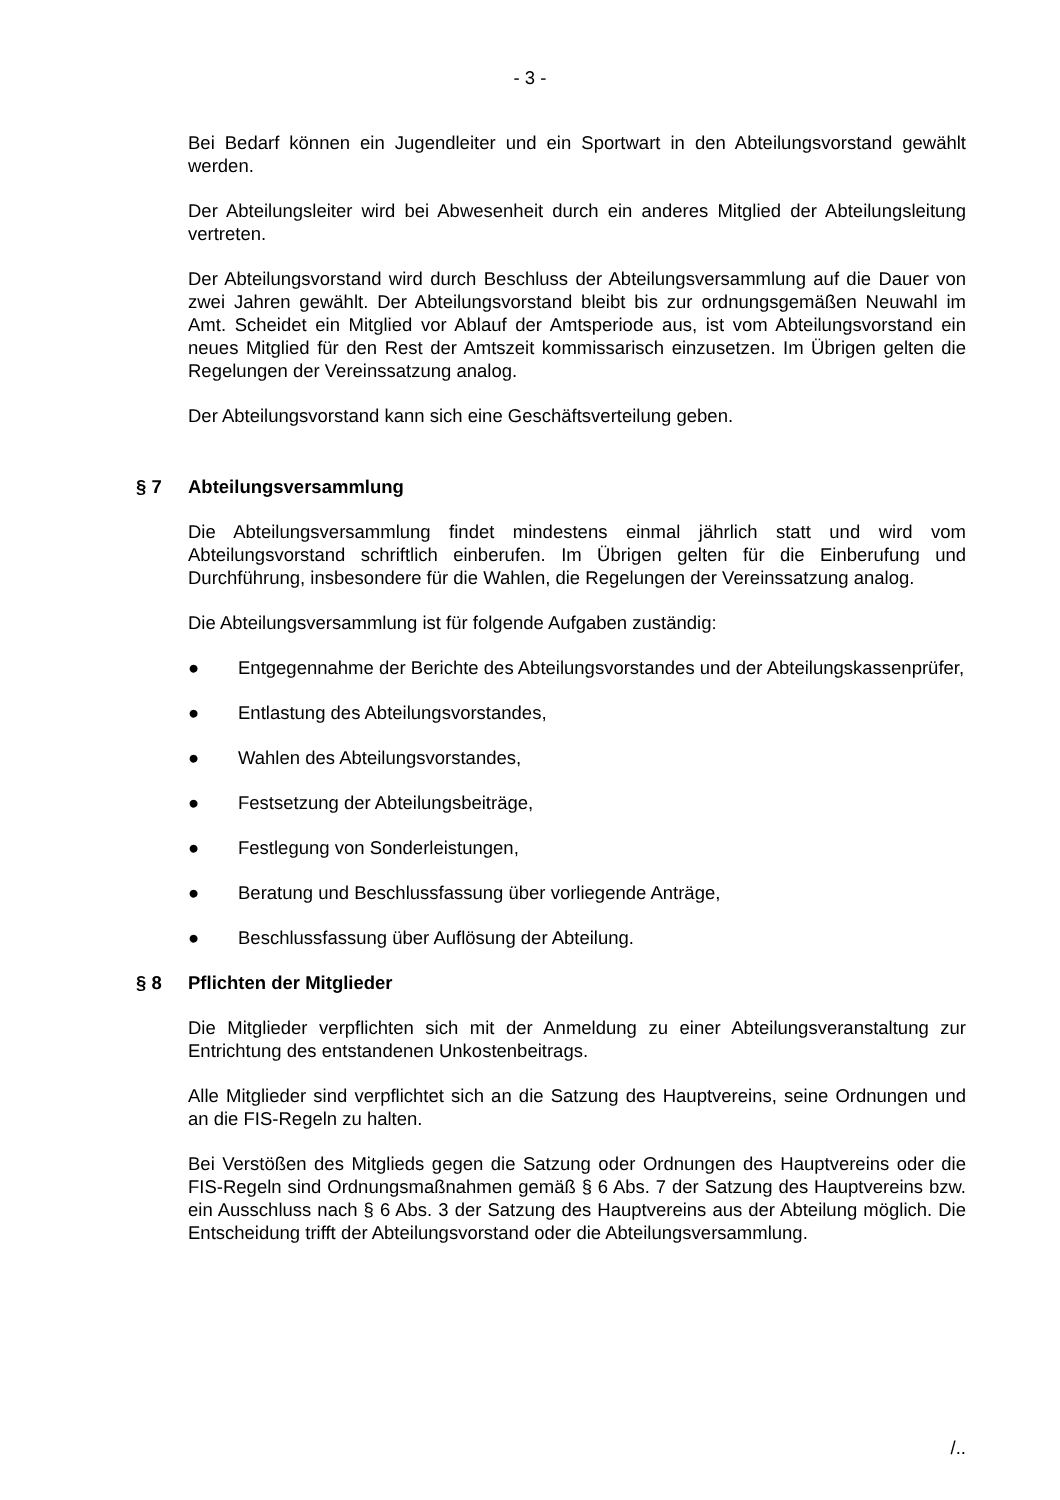- 3 -
Bei Bedarf können ein Jugendleiter und ein Sportwart in den Abteilungsvorstand gewählt werden.
Der Abteilungsleiter wird bei Abwesenheit durch ein anderes Mitglied der Abteilungsleitung vertreten.
Der Abteilungsvorstand wird durch Beschluss der Abteilungsversammlung auf die Dauer von zwei Jahren gewählt. Der Abteilungsvorstand bleibt bis zur ordnungsgemäßen Neuwahl im Amt. Scheidet ein Mitglied vor Ablauf der Amtsperiode aus, ist vom Abteilungsvorstand ein neues Mitglied für den Rest der Amtszeit kommissarisch einzusetzen. Im Übrigen gelten die Regelungen der Vereinssatzung analog.
Der Abteilungsvorstand kann sich eine Geschäftsverteilung geben.
§ 7 Abteilungsversammlung
Die Abteilungsversammlung findet mindestens einmal jährlich statt und wird vom Abteilungsvorstand schriftlich einberufen. Im Übrigen gelten für die Einberufung und Durchführung, insbesondere für die Wahlen, die Regelungen der Vereinssatzung analog.
Die Abteilungsversammlung ist für folgende Aufgaben zuständig:
● Entgegennahme der Berichte des Abteilungsvorstandes und der Abteilungskassenprüfer,
● Entlastung des Abteilungsvorstandes,
● Wahlen des Abteilungsvorstandes,
● Festsetzung der Abteilungsbeiträge,
● Festlegung von Sonderleistungen,
● Beratung und Beschlussfassung über vorliegende Anträge,
● Beschlussfassung über Auflösung der Abteilung.
§ 8 Pflichten der Mitglieder
Die Mitglieder verpflichten sich mit der Anmeldung zu einer Abteilungsveranstaltung zur Entrichtung des entstandenen Unkostenbeitrags.
Alle Mitglieder sind verpflichtet sich an die Satzung des Hauptvereins, seine Ordnungen und an die FIS-Regeln zu halten.
Bei Verstößen des Mitglieds gegen die Satzung oder Ordnungen des Hauptvereins oder die FIS-Regeln sind Ordnungsmaßnahmen gemäß § 6 Abs. 7 der Satzung des Hauptvereins bzw. ein Ausschluss nach § 6 Abs. 3 der Satzung des Hauptvereins aus der Abteilung möglich. Die Entscheidung trifft der Abteilungsvorstand oder die Abteilungsversammlung.
/..